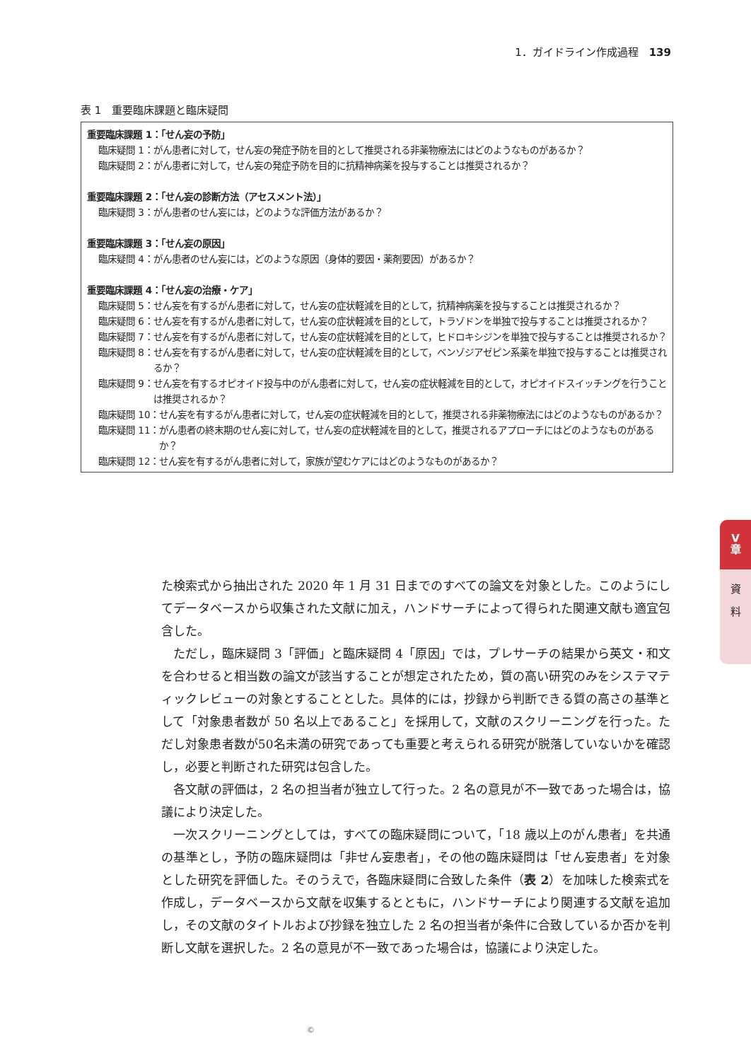1．ガイドライン作成過程　139
表 1　重要臨床課題と臨床疑問
重要臨床課題 1：「せん妄の予防」
臨床疑問 1： がん患者に対して，せん妄の発症予防を目的として推奨される非薬物療法にはどのようなものがあるか？
臨床疑問 2： がん患者に対して，せん妄の発症予防を目的に抗精神病薬を投与することは推奨されるか？
重要臨床課題 2：「せん妄の診断方法（アセスメント法）」
臨床疑問 3： がん患者のせん妄には，どのような評価方法があるか？
重要臨床課題 3：「せん妄の原因」
臨床疑問 4： がん患者のせん妄には，どのような原因（身体的要因・薬剤要因）があるか？
重要臨床課題 4：「せん妄の治療・ケア」
臨床疑問 5： せん妄を有するがん患者に対して，せん妄の症状軽減を目的として，抗精神病薬を投与することは推奨されるか？
臨床疑問 6： せん妄を有するがん患者に対して，せん妄の症状軽減を目的として，トラゾドンを単独で投与することは推奨されるか？
臨床疑問 7： せん妄を有するがん患者に対して，せん妄の症状軽減を目的として，ヒドロキシジンを単独で投与することは推奨されるか？
臨床疑問 8： せん妄を有するがん患者に対して，せん妄の症状軽減を目的として，ベンゾジアゼピン系薬を単独で投与することは推奨されるか？
臨床疑問 9： せん妄を有するオピオイド投与中のがん患者に対して，せん妄の症状軽減を目的として，オピオイドスイッチングを行うことは推奨されるか？
臨床疑問 10： せん妄を有するがん患者に対して，せん妄の症状軽減を目的として，推奨される非薬物療法にはどのようなものがあるか？
臨床疑問 11： がん患者の終末期のせん妄に対して，せん妄の症状軽減を目的として，推奨されるアプローチにはどのようなものがあるか？
臨床疑問 12： せん妄を有するがん患者に対して，家族が望むケアにはどのようなものがあるか？
た検索式から抽出された 2020 年 1 月 31 日までのすべての論文を対象とした。このようにしてデータベースから収集された文献に加え，ハンドサーチによって得られた関連文献も適宜包含した。
ただし，臨床疑問 3「評価」と臨床疑問 4「原因」では，プレサーチの結果から英文・和文を合わせると相当数の論文が該当することが想定されたため，質の高い研究のみをシステマティックレビューの対象とすることとした。具体的には，抄録から判断できる質の高さの基準として「対象患者数が 50 名以上であること」を採用して，文献のスクリーニングを行った。ただし対象患者数が50名未満の研究であっても重要と考えられる研究が脱落していないかを確認し，必要と判断された研究は包含した。
各文献の評価は，2 名の担当者が独立して行った。2 名の意見が不一致であった場合は，協議により決定した。
一次スクリーニングとしては，すべての臨床疑問について，「18 歳以上のがん患者」を共通の基準とし，予防の臨床疑問は「非せん妄患者」，その他の臨床疑問は「せん妄患者」を対象とした研究を評価した。そのうえで，各臨床疑問に合致した条件（表 2）を加味した検索式を作成し，データベースから文献を収集するとともに，ハンドサーチにより関連する文献を追加し，その文献のタイトルおよび抄録を独立した 2 名の担当者が条件に合致しているか否かを判断し文献を選択した。2 名の意見が不一致であった場合は，協議により決定した。
V
章
資
料
©